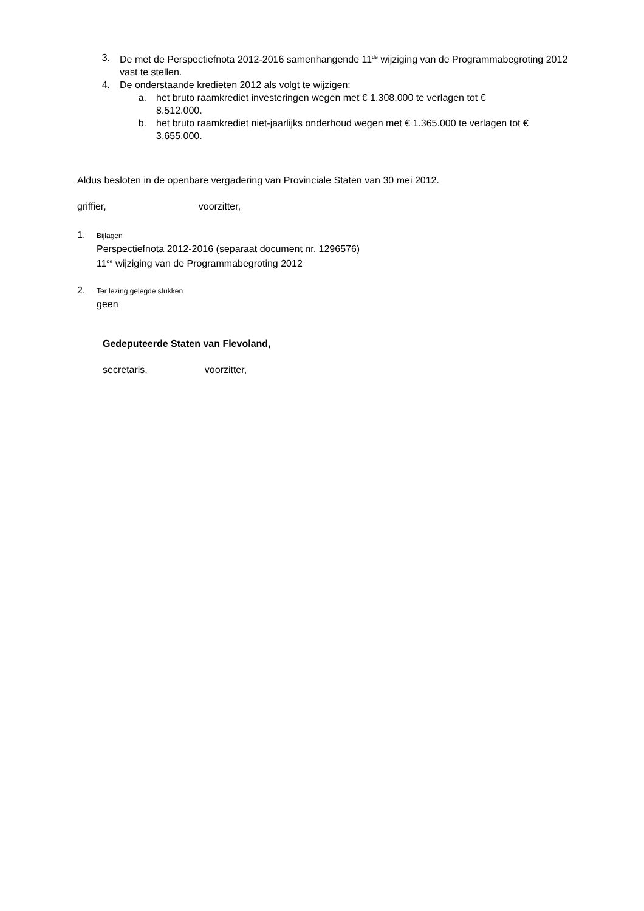3. De met de Perspectiefnota 2012-2016 samenhangende 11<sup>de</sup> wijziging van de Programmabegroting 2012 vast te stellen.
4. De onderstaande kredieten 2012 als volgt te wijzigen:
a. het bruto raamkrediet investeringen wegen met € 1.308.000 te verlagen tot € 8.512.000.
b. het bruto raamkrediet niet-jaarlijks onderhoud wegen met € 1.365.000 te verlagen tot € 3.655.000.
Aldus besloten in de openbare vergadering van Provinciale Staten van 30 mei 2012.
griffier, voorzitter,
1.
Bijlagen
Perspectiefnota 2012-2016 (separaat document nr. 1296576)
11<sup>de</sup> wijziging van de Programmabegroting 2012
2.
Ter lezing gelegde stukken
geen
Gedeputeerde Staten van Flevoland,
secretaris, voorzitter,